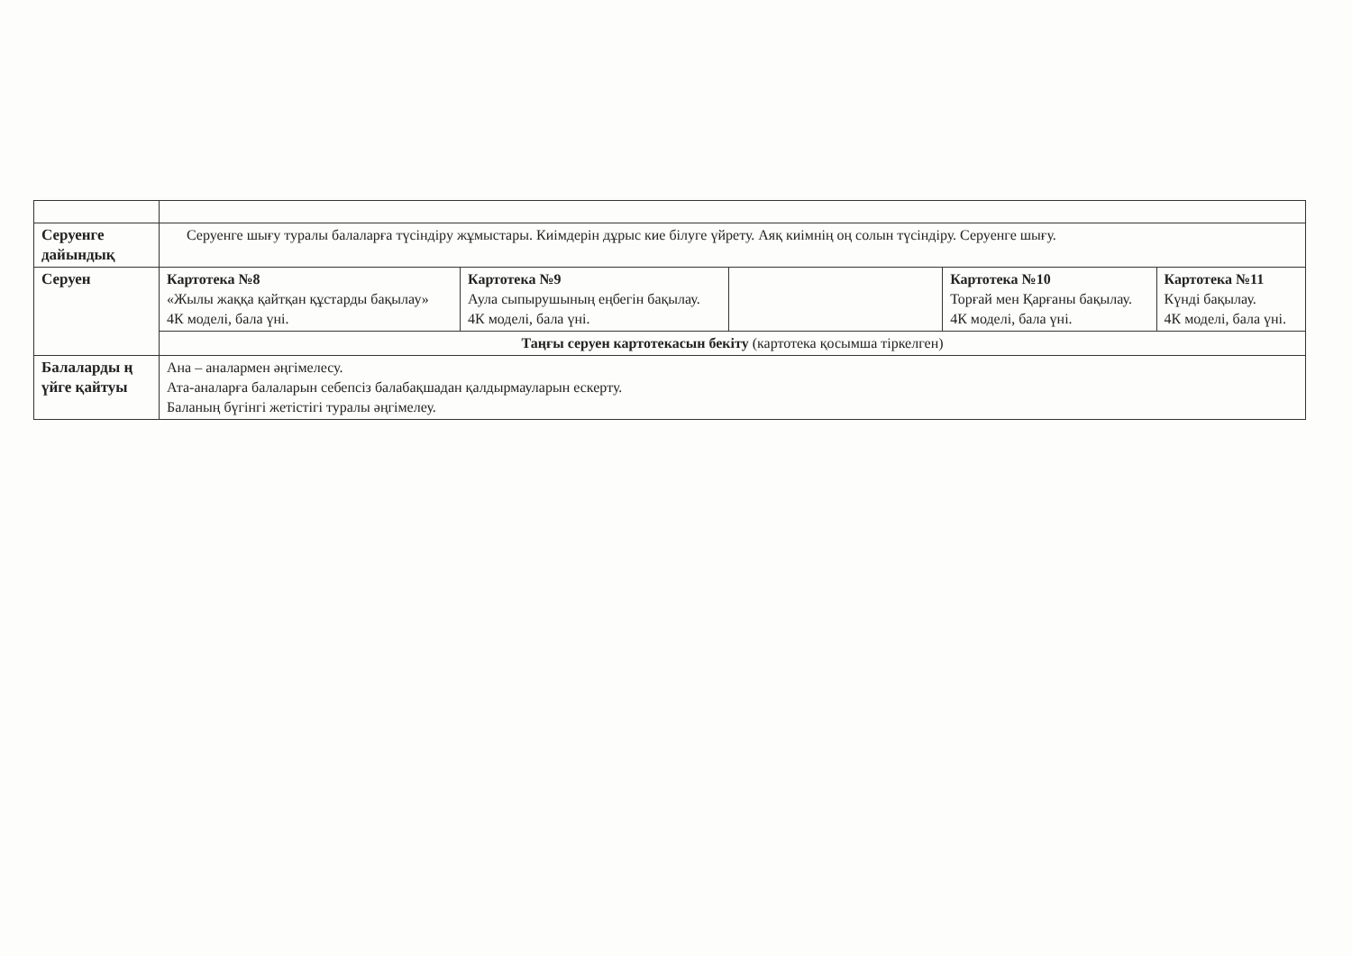| Серуенге дайындық | Серуенге шығу туралы балаларға түсіндіру жұмыстары. Киімдерін дұрыс кие білуге үйрету. Аяқ киімнің оң солын түсіндіру. Серуенге шығу. | | | | |
| Серуен | Картотека №8 «Жылы жаққа қайтқан құстарды бақылау» 4К моделі, бала үні. | Картотека №9 Аула сыпырушының еңбегін бақылау. 4К моделі, бала үні. | | Картотека №10 Торғай мен Қарғаны бақылау. 4К моделі, бала үні. | Картотека №11 Күнді бақылау. 4К моделі, бала үні. |
| | Таңғы серуен картотекасын бекіту (картотека қосымша тіркелген) | | | | |
| Балаларды ң үйге қайтуы | Ана – аналармен әңгімелесу. Ата-аналарға балаларын себепсіз балабақшадан қалдырмауларын ескерту. Баланың бүгінгі жетістігі туралы әңгімелеу. | | | | |